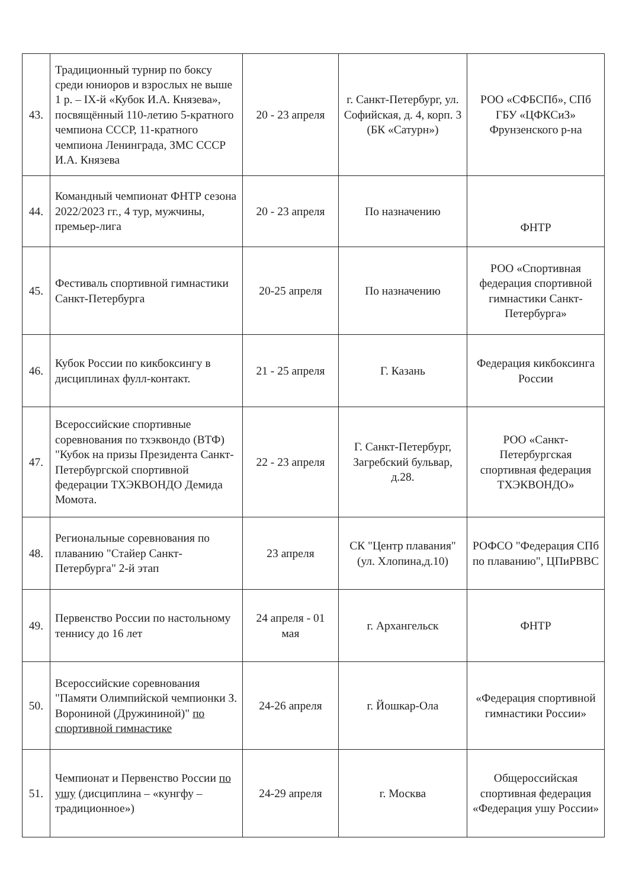| 43. | Традиционный турнир по боксу среди юниоров и взрослых не выше 1 р. – IX-й «Кубок И.А. Князева», посвящённый 110-летию 5-кратного чемпиона СССР, 11-кратного чемпиона Ленинграда, ЗМС СССР И.А. Князева | 20 - 23 апреля | г. Санкт-Петербург, ул. Софийская, д. 4, корп. 3 (БК «Сатурн») | РОО «СФБСПб», СПб ГБУ «ЦФКСиЗ» Фрунзенского р-на |
| 44. | Командный чемпионат ФНТР сезона 2022/2023 гг., 4 тур, мужчины, премьер-лига | 20 - 23 апреля | По назначению | ФНТР |
| 45. | Фестиваль спортивной гимнастики Санкт-Петербурга | 20-25 апреля | По назначению | РОО «Спортивная федерация спортивной гимнастики Санкт-Петербурга» |
| 46. | Кубок России по кикбоксингу в дисциплинах фулл-контакт. | 21 - 25 апреля | Г. Казань | Федерация кикбоксинга России |
| 47. | Всероссийские спортивные соревнования по тхэквондо (ВТФ) "Кубок на призы Президента Санкт-Петербургской спортивной федерации ТХЭКВОНДО Демида Момота. | 22 - 23 апреля | Г. Санкт-Петербург, Загребский бульвар, д.28. | РОО «Санкт-Петербургская спортивная федерация ТХЭКВОНДО» |
| 48. | Региональные соревнования по плаванию "Стайер Санкт-Петербурга" 2-й этап | 23 апреля | СК "Центр плавания" (ул. Хлопина,д.10) | РОФСО "Федерация СПб по плаванию", ЦПиРВВС |
| 49. | Первенство России по настольному теннису до 16 лет | 24 апреля - 01 мая | г. Архангельск | ФНТР |
| 50. | Всероссийские соревнования "Памяти Олимпийской чемпионки З. Ворониной (Дружининой)" по спортивной гимнастике | 24-26 апреля | г. Йошкар-Ола | «Федерация спортивной гимнастики России» |
| 51. | Чемпионат и Первенство России по ушу (дисциплина – «кунгфу – традиционное») | 24-29 апреля | г. Москва | Общероссийская спортивная федерация «Федерация ушу России» |